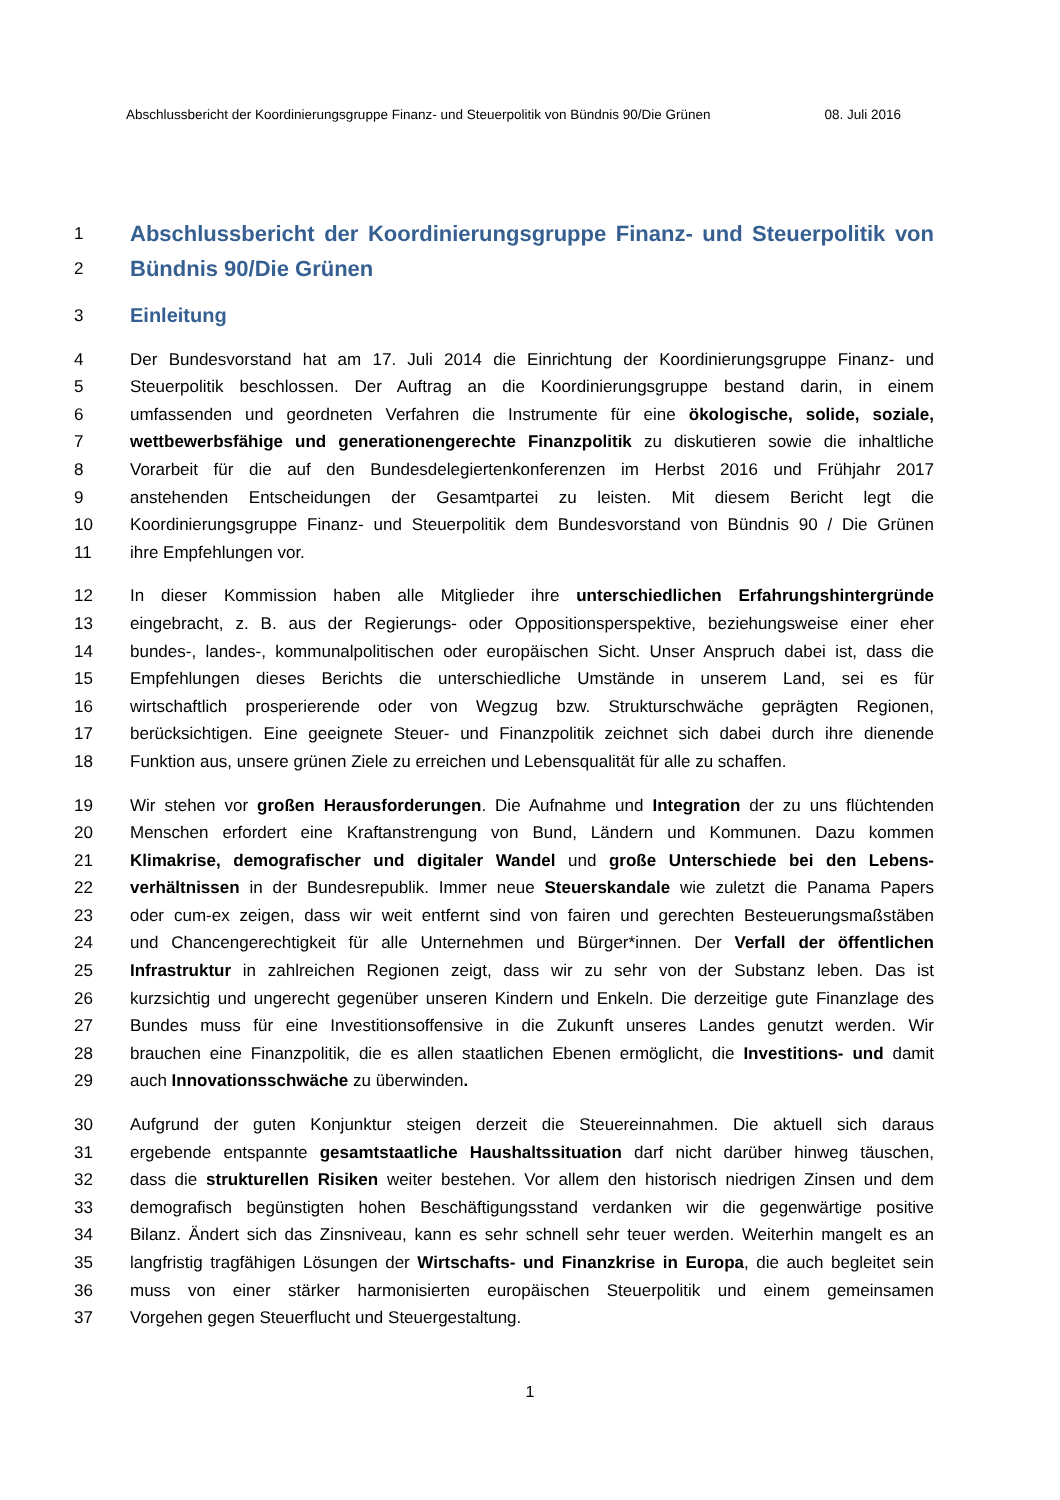Abschlussbericht der Koordinierungsgruppe Finanz- und Steuerpolitik von Bündnis 90/Die Grünen 08. Juli 2016
1 Abschlussbericht der Koordinierungsgruppe Finanz- und Steuerpolitik von
2 Bündnis 90/Die Grünen
3 Einleitung
4 Der Bundesvorstand hat am 17. Juli 2014 die Einrichtung der Koordinierungsgruppe Finanz- und
5 Steuerpolitik beschlossen. Der Auftrag an die Koordinierungsgruppe bestand darin, in einem
6 umfassenden und geordneten Verfahren die Instrumente für eine ökologische, solide, soziale,
7 wettbewerbsfähige und generationengerechte Finanzpolitik zu diskutieren sowie die inhaltliche
8 Vorarbeit für die auf den Bundesdelegiertenkonferenzen im Herbst 2016 und Frühjahr 2017
9 anstehenden Entscheidungen der Gesamtpartei zu leisten. Mit diesem Bericht legt die
10 Koordinierungsgruppe Finanz- und Steuerpolitik dem Bundesvorstand von Bündnis 90 / Die Grünen
11 ihre Empfehlungen vor.
12 In dieser Kommission haben alle Mitglieder ihre unterschiedlichen Erfahrungshintergründe
13 eingebracht, z. B. aus der Regierungs- oder Oppositionsperspektive, beziehungsweise einer eher
14 bundes-, landes-, kommunalpolitischen oder europäischen Sicht. Unser Anspruch dabei ist, dass die
15 Empfehlungen dieses Berichts die unterschiedliche Umstände in unserem Land, sei es für
16 wirtschaftlich prosperierende oder von Wegzug bzw. Strukturschwäche geprägten Regionen,
17 berücksichtigen. Eine geeignete Steuer- und Finanzpolitik zeichnet sich dabei durch ihre dienende
18 Funktion aus, unsere grünen Ziele zu erreichen und Lebensqualität für alle zu schaffen.
19 Wir stehen vor großen Herausforderungen. Die Aufnahme und Integration der zu uns flüchtenden
20 Menschen erfordert eine Kraftanstrengung von Bund, Ländern und Kommunen. Dazu kommen
21 Klimakrise, demografischer und digitaler Wandel und große Unterschiede bei den Lebens-
22 verhältnissen in der Bundesrepublik. Immer neue Steuerskandale wie zuletzt die Panama Papers
23 oder cum-ex zeigen, dass wir weit entfernt sind von fairen und gerechten Besteuerungsmaßstäben
24 und Chancengerechtigkeit für alle Unternehmen und Bürger*innen. Der Verfall der öffentlichen
25 Infrastruktur in zahlreichen Regionen zeigt, dass wir zu sehr von der Substanz leben. Das ist
26 kurzsichtig und ungerecht gegenüber unseren Kindern und Enkeln. Die derzeitige gute Finanzlage des
27 Bundes muss für eine Investitionsoffensive in die Zukunft unseres Landes genutzt werden. Wir
28 brauchen eine Finanzpolitik, die es allen staatlichen Ebenen ermöglicht, die Investitions- und damit
29 auch Innovationsschwäche zu überwinden.
30 Aufgrund der guten Konjunktur steigen derzeit die Steuereinnahmen. Die aktuell sich daraus
31 ergebende entspannte gesamtstaatliche Haushaltssituation darf nicht darüber hinweg täuschen,
32 dass die strukturellen Risiken weiter bestehen. Vor allem den historisch niedrigen Zinsen und dem
33 demografisch begünstigten hohen Beschäftigungsstand verdanken wir die gegenwärtige positive
34 Bilanz. Ändert sich das Zinsniveau, kann es sehr schnell sehr teuer werden. Weiterhin mangelt es an
35 langfristig tragfähigen Lösungen der Wirtschafts- und Finanzkrise in Europa, die auch begleitet sein
36 muss von einer stärker harmonisierten europäischen Steuerpolitik und einem gemeinsamen
37 Vorgehen gegen Steuerflucht und Steuergestaltung.
1